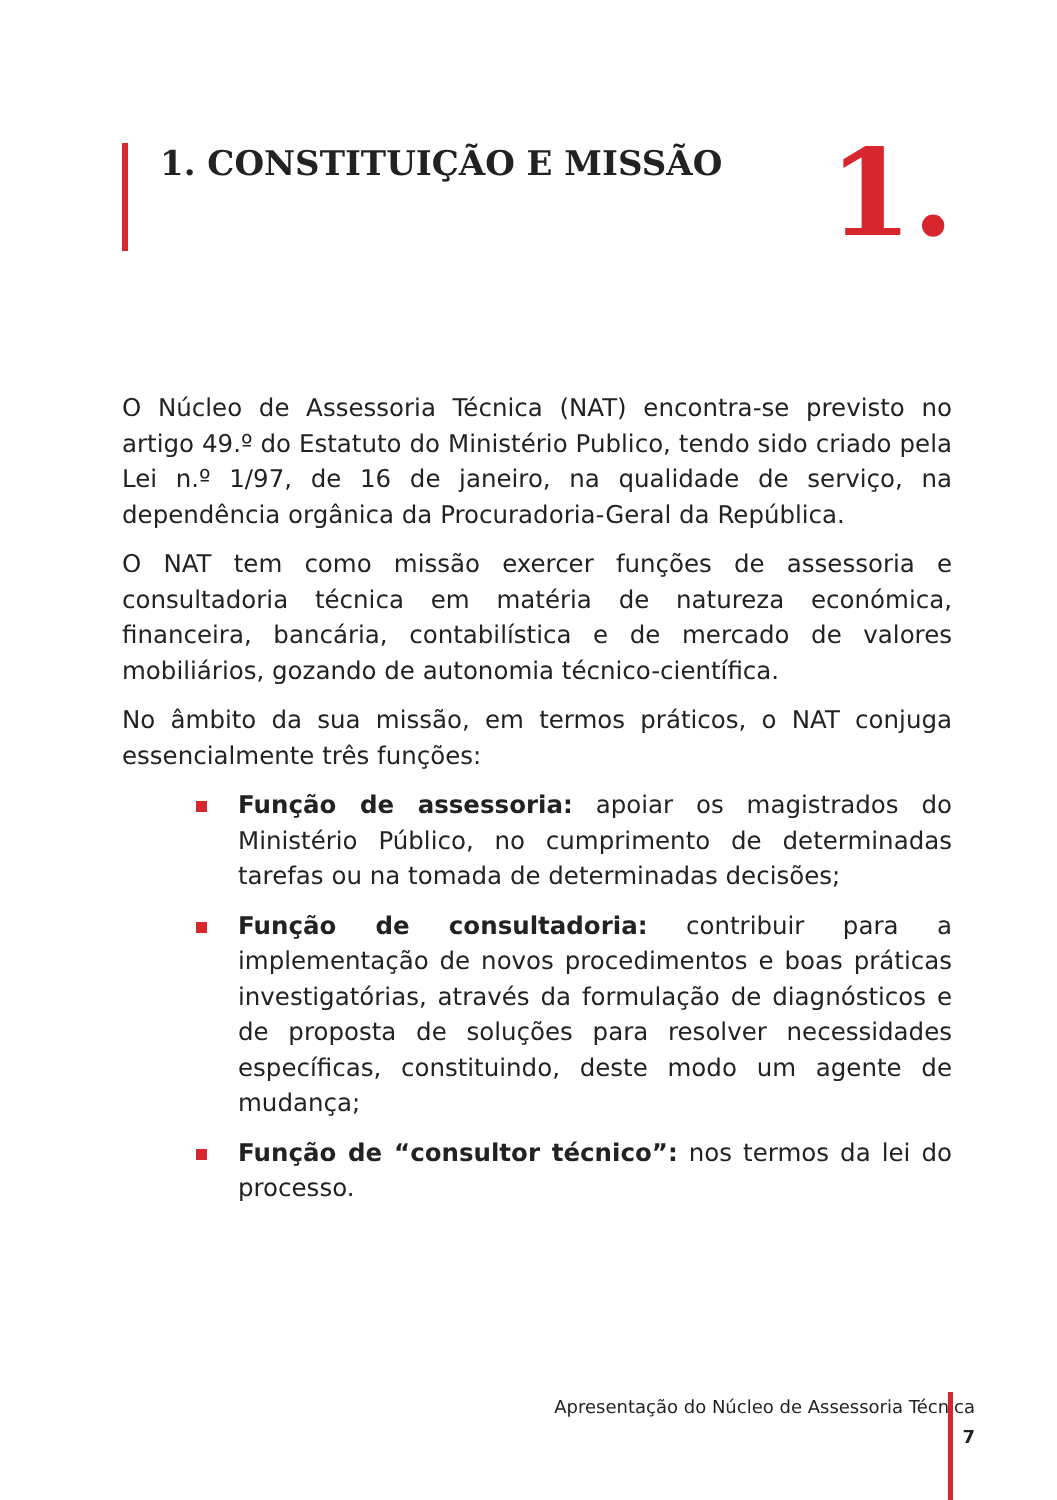1. CONSTITUIÇÃO E MISSÃO 1.
O Núcleo de Assessoria Técnica (NAT) encontra-se previsto no artigo 49.º do Estatuto do Ministério Publico, tendo sido criado pela Lei n.º 1/97, de 16 de janeiro, na qualidade de serviço, na dependência orgânica da Procuradoria-Geral da República.
O NAT tem como missão exercer funções de assessoria e consultadoria técnica em matéria de natureza económica, financeira, bancária, contabilística e de mercado de valores mobiliários, gozando de autonomia técnico-científica.
No âmbito da sua missão, em termos práticos, o NAT conjuga essencialmente três funções:
Função de assessoria: apoiar os magistrados do Ministério Público, no cumprimento de determinadas tarefas ou na tomada de determinadas decisões;
Função de consultadoria: contribuir para a implementação de novos procedimentos e boas práticas investigatórias, através da formulação de diagnósticos e de proposta de soluções para resolver necessidades específicas, constituindo, deste modo um agente de mudança;
Função de “consultor técnico”: nos termos da lei do processo.
Apresentação do Núcleo de Assessoria Técnica
7